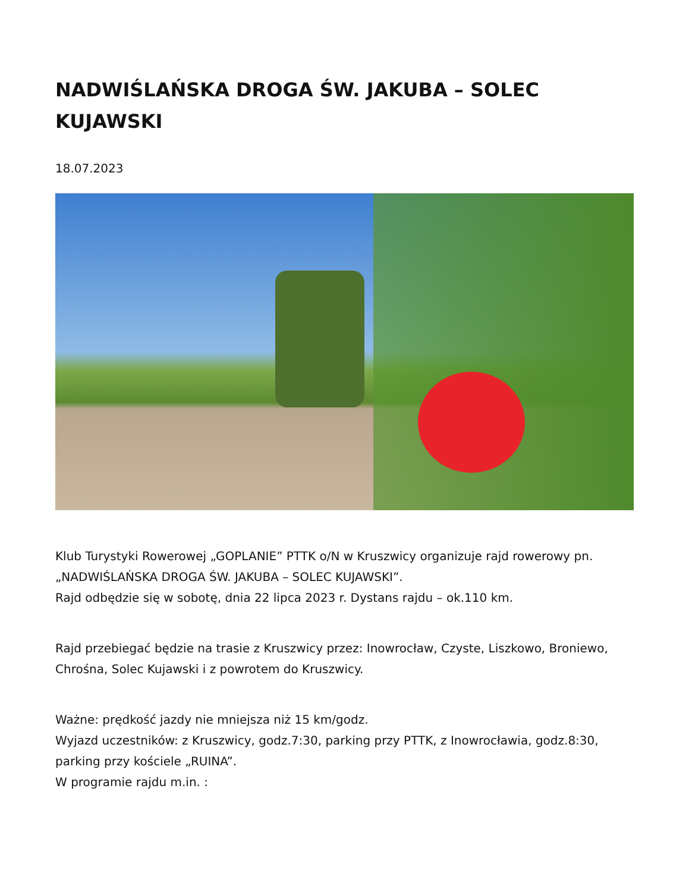NADWIŚLAŃSKA DROGA ŚW. JAKUBA – SOLEC KUJAWSKI
18.07.2023
Klub Turystyki Rowerowej „GOPLANIE” PTTK o/N w Kruszwicy organizuje rajd rowerowy pn. „NADWIŚLAŃSKA DROGA ŚW. JAKUBA – SOLEC KUJAWSKI”.
Rajd odbędzie się w sobotę, dnia 22 lipca 2023 r. Dystans rajdu – ok.110 km.
Rajd przebiegać będzie na trasie z Kruszwicy przez: Inowrocław, Czyste, Liszkowo, Broniewo, Chrośna, Solec Kujawski i z powrotem do Kruszwicy.
Ważne: prędkość jazdy nie mniejsza niż 15 km/godz.
Wyjazd uczestników: z Kruszwicy, godz.7:30, parking przy PTTK, z Inowrocławia, godz.8:30, parking przy kościele „RUINA”.
W programie rajdu m.in. :